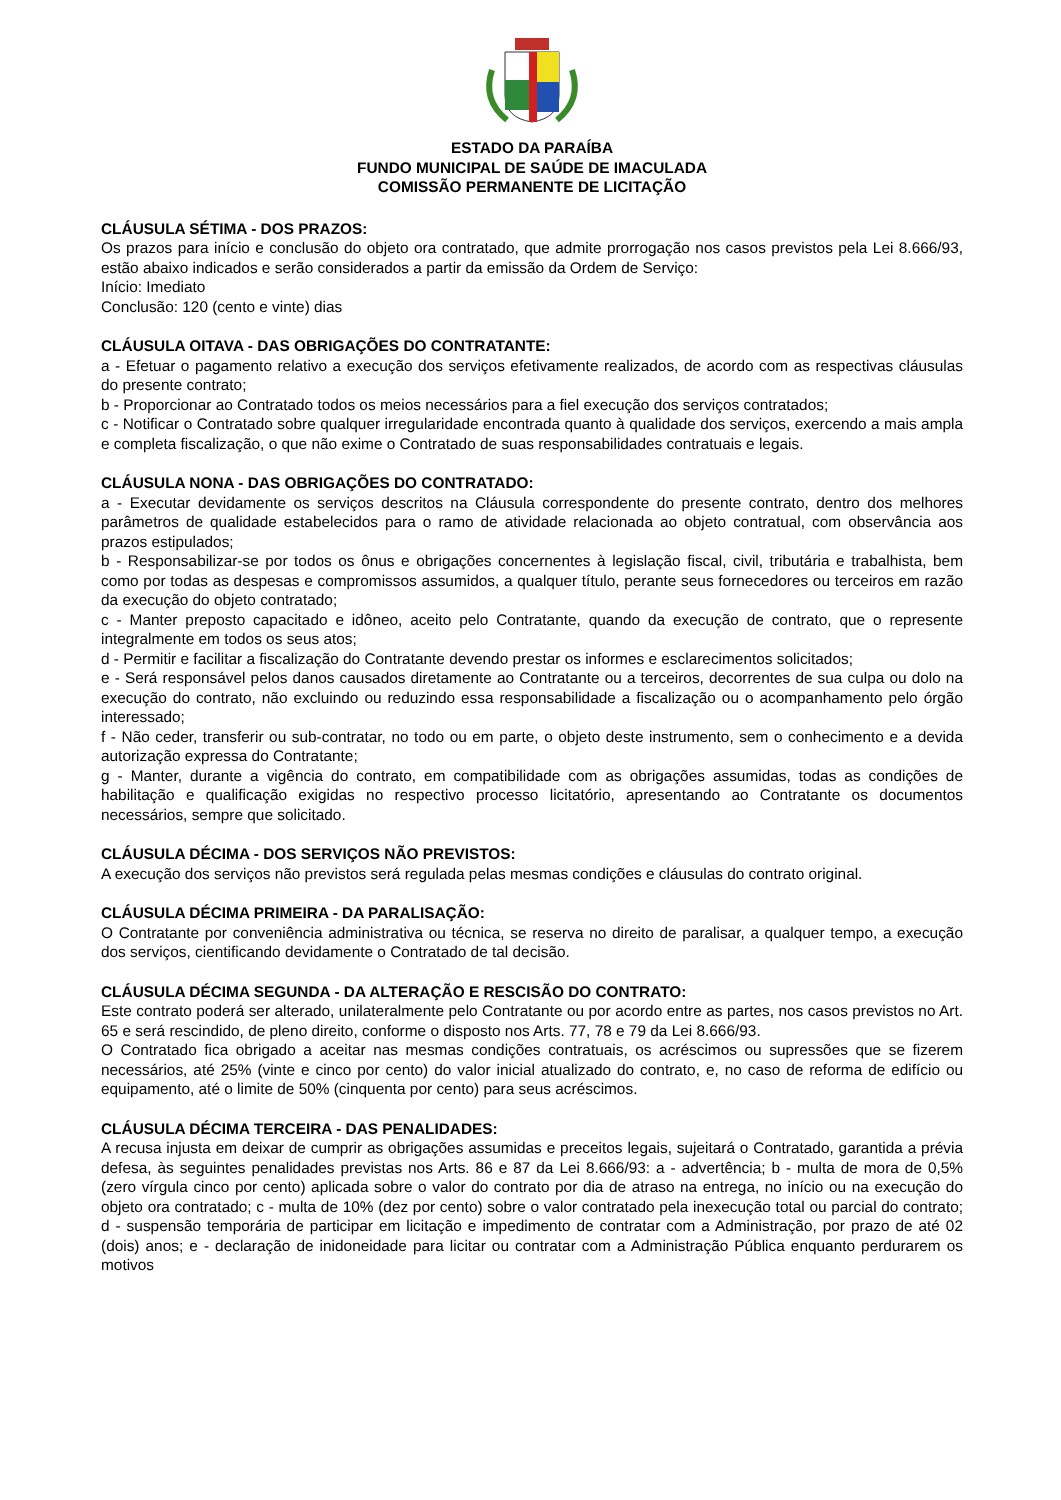ESTADO DA PARAÍBA
FUNDO MUNICIPAL DE SAÚDE DE IMACULADA
COMISSÃO PERMANENTE DE LICITAÇÃO
CLÁUSULA SÉTIMA - DOS PRAZOS:
Os prazos para início e conclusão do objeto ora contratado, que admite prorrogação nos casos previstos pela Lei 8.666/93, estão abaixo indicados e serão considerados a partir da emissão da Ordem de Serviço:
Início: Imediato
Conclusão: 120 (cento e vinte) dias
CLÁUSULA OITAVA - DAS OBRIGAÇÕES DO CONTRATANTE:
a - Efetuar o pagamento relativo a execução dos serviços efetivamente realizados, de acordo com as respectivas cláusulas do presente contrato;
b - Proporcionar ao Contratado todos os meios necessários para a fiel execução dos serviços contratados;
c - Notificar o Contratado sobre qualquer irregularidade encontrada quanto à qualidade dos serviços, exercendo a mais ampla e completa fiscalização, o que não exime o Contratado de suas responsabilidades contratuais e legais.
CLÁUSULA NONA - DAS OBRIGAÇÕES DO CONTRATADO:
a - Executar devidamente os serviços descritos na Cláusula correspondente do presente contrato, dentro dos melhores parâmetros de qualidade estabelecidos para o ramo de atividade relacionada ao objeto contratual, com observância aos prazos estipulados;
b - Responsabilizar-se por todos os ônus e obrigações concernentes à legislação fiscal, civil, tributária e trabalhista, bem como por todas as despesas e compromissos assumidos, a qualquer título, perante seus fornecedores ou terceiros em razão da execução do objeto contratado;
c - Manter preposto capacitado e idôneo, aceito pelo Contratante, quando da execução de contrato, que o represente integralmente em todos os seus atos;
d - Permitir e facilitar a fiscalização do Contratante devendo prestar os informes e esclarecimentos solicitados;
e - Será responsável pelos danos causados diretamente ao Contratante ou a terceiros, decorrentes de sua culpa ou dolo na execução do contrato, não excluindo ou reduzindo essa responsabilidade a fiscalização ou o acompanhamento pelo órgão interessado;
f - Não ceder, transferir ou sub-contratar, no todo ou em parte, o objeto deste instrumento, sem o conhecimento e a devida autorização expressa do Contratante;
g - Manter, durante a vigência do contrato, em compatibilidade com as obrigações assumidas, todas as condições de habilitação e qualificação exigidas no respectivo processo licitatório, apresentando ao Contratante os documentos necessários, sempre que solicitado.
CLÁUSULA DÉCIMA - DOS SERVIÇOS NÃO PREVISTOS:
A execução dos serviços não previstos será regulada pelas mesmas condições e cláusulas do contrato original.
CLÁUSULA DÉCIMA PRIMEIRA - DA PARALISAÇÃO:
O Contratante por conveniência administrativa ou técnica, se reserva no direito de paralisar, a qualquer tempo, a execução dos serviços, cientificando devidamente o Contratado de tal decisão.
CLÁUSULA DÉCIMA SEGUNDA - DA ALTERAÇÃO E RESCISÃO DO CONTRATO:
Este contrato poderá ser alterado, unilateralmente pelo Contratante ou por acordo entre as partes, nos casos previstos no Art. 65 e será rescindido, de pleno direito, conforme o disposto nos Arts. 77, 78 e 79 da Lei 8.666/93.
O Contratado fica obrigado a aceitar nas mesmas condições contratuais, os acréscimos ou supressões que se fizerem necessários, até 25% (vinte e cinco por cento) do valor inicial atualizado do contrato, e, no caso de reforma de edifício ou equipamento, até o limite de 50% (cinquenta por cento) para seus acréscimos.
CLÁUSULA DÉCIMA TERCEIRA - DAS PENALIDADES:
A recusa injusta em deixar de cumprir as obrigações assumidas e preceitos legais, sujeitará o Contratado, garantida a prévia defesa, às seguintes penalidades previstas nos Arts. 86 e 87 da Lei 8.666/93: a - advertência; b - multa de mora de 0,5% (zero vírgula cinco por cento) aplicada sobre o valor do contrato por dia de atraso na entrega, no início ou na execução do objeto ora contratado; c - multa de 10% (dez por cento) sobre o valor contratado pela inexecução total ou parcial do contrato; d - suspensão temporária de participar em licitação e impedimento de contratar com a Administração, por prazo de até 02 (dois) anos; e - declaração de inidoneidade para licitar ou contratar com a Administração Pública enquanto perdurarem os motivos